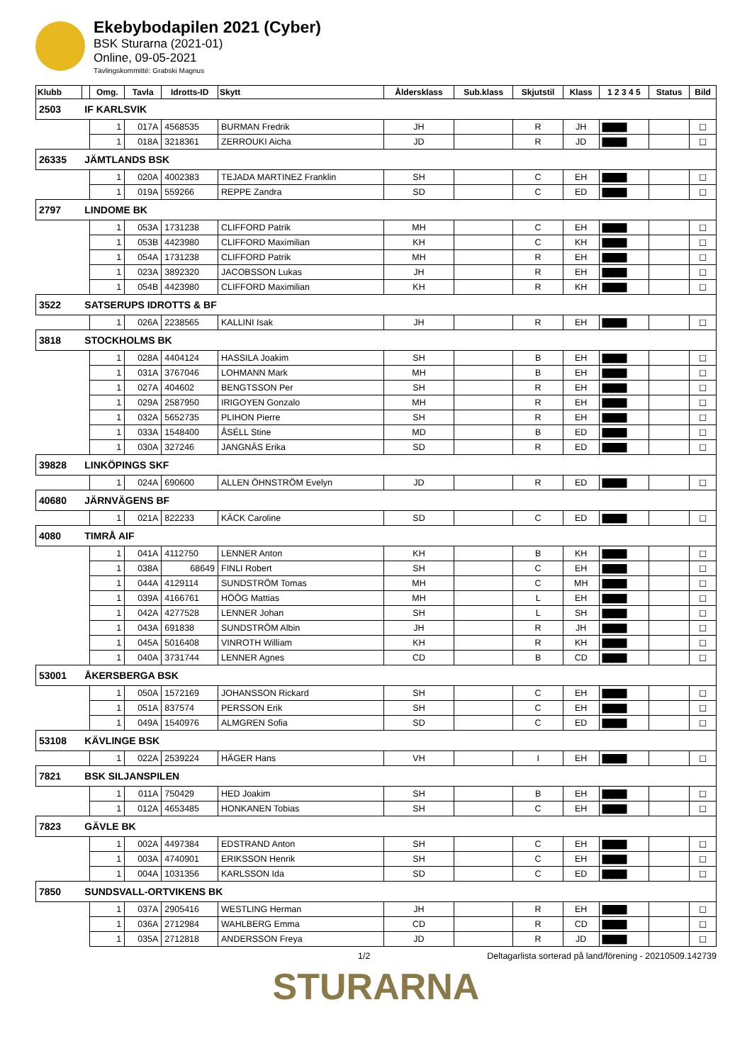Ekebybodapilen 2021 (Cyber)
BSK Sturarna (2021-01)
Online, 09-05-2021
Tävlingskommitté: Grabski Magnus
| Klubb | | Omg. | Tavla | Idrotts-ID | Skytt | Åldersklass | Sub.klass | Skjutstil | Klass | 1 2 3 4 5 | Status | Bild |
| --- | --- | --- | --- | --- | --- | --- | --- | --- | --- | --- | --- | --- |
| 2503 | IF KARLSVIK | | | | | | | | | | | |
| | | 1 | 017A | 4568535 | BURMAN Fredrik | JH | | R | JH | █████ | | ☐ |
| | | 1 | 018A | 3218361 | ZERROUKI Aicha | JD | | R | JD | █████ | | ☐ |
| 26335 | JÄMTLANDS BSK | | | | | | | | | | | |
| | | 1 | 020A | 4002383 | TEJADA MARTINEZ Franklin | SH | | C | EH | █████ | | ☐ |
| | | 1 | 019A | 559266 | REPPE Zandra | SD | | C | ED | █████ | | ☐ |
| 2797 | LINDOME BK | | | | | | | | | | | |
| | | 1 | 053A | 1731238 | CLIFFORD Patrik | MH | | C | EH | █████ | | ☐ |
| | | 1 | 053B | 4423980 | CLIFFORD Maximilian | KH | | C | KH | █████ | | ☐ |
| | | 1 | 054A | 1731238 | CLIFFORD Patrik | MH | | R | EH | █████ | | ☐ |
| | | 1 | 023A | 3892320 | JACOBSSON Lukas | JH | | R | EH | █████ | | ☐ |
| | | 1 | 054B | 4423980 | CLIFFORD Maximilian | KH | | R | KH | █████ | | ☐ |
| 3522 | SATSERUPS IDROTTS & BF | | | | | | | | | | | |
| | | 1 | 026A | 2238565 | KALLINI Isak | JH | | R | EH | █████ | | ☐ |
| 3818 | STOCKHOLMS BK | | | | | | | | | | | |
| | | 1 | 028A | 4404124 | HASSILA Joakim | SH | | B | EH | █████ | | ☐ |
| | | 1 | 031A | 3767046 | LOHMANN Mark | MH | | B | EH | █████ | | ☐ |
| | | 1 | 027A | 404602 | BENGTSSON Per | SH | | R | EH | █████ | | ☐ |
| | | 1 | 029A | 2587950 | IRIGOYEN Gonzalo | MH | | R | EH | █████ | | ☐ |
| | | 1 | 032A | 5652735 | PLIHON Pierre | SH | | R | EH | █████ | | ☐ |
| | | 1 | 033A | 1548400 | ÅSÉLL Stine | MD | | B | ED | █████ | | ☐ |
| | | 1 | 030A | 327246 | JANGNÄS Erika | SD | | R | ED | █████ | | ☐ |
| 39828 | LINKÖPINGS SKF | | | | | | | | | | | |
| | | 1 | 024A | 690600 | ALLEN ÖHNSTRÖM Evelyn | JD | | R | ED | █████ | | ☐ |
| 40680 | JÄRNVÄGENS BF | | | | | | | | | | | |
| | | 1 | 021A | 822233 | KÄCK Caroline | SD | | C | ED | █████ | | ☐ |
| 4080 | TIMRÅ AIF | | | | | | | | | | | |
| | | 1 | 041A | 4112750 | LENNER Anton | KH | | B | KH | █████ | | ☐ |
| | | 1 | 038A | 68649 | FINLI Robert | SH | | C | EH | █████ | | ☐ |
| | | 1 | 044A | 4129114 | SUNDSTRÖM Tomas | MH | | C | MH | █████ | | ☐ |
| | | 1 | 039A | 4166761 | HÖÖG Mattias | MH | | L | EH | █████ | | ☐ |
| | | 1 | 042A | 4277528 | LENNER Johan | SH | | L | SH | █████ | | ☐ |
| | | 1 | 043A | 691838 | SUNDSTRÖM Albin | JH | | R | JH | █████ | | ☐ |
| | | 1 | 045A | 5016408 | VINROTH William | KH | | R | KH | █████ | | ☐ |
| | | 1 | 040A | 3731744 | LENNER Agnes | CD | | B | CD | █████ | | ☐ |
| 53001 | ÅKERSBERGA BSK | | | | | | | | | | | |
| | | 1 | 050A | 1572169 | JOHANSSON Rickard | SH | | C | EH | █████ | | ☐ |
| | | 1 | 051A | 837574 | PERSSON Erik | SH | | C | EH | █████ | | ☐ |
| | | 1 | 049A | 1540976 | ALMGREN Sofia | SD | | C | ED | █████ | | ☐ |
| 53108 | KÄVLINGE BSK | | | | | | | | | | | |
| | | 1 | 022A | 2539224 | HÄGER Hans | VH | | I | EH | █████ | | ☐ |
| 7821 | BSK SILJANSPILEN | | | | | | | | | | | |
| | | 1 | 011A | 750429 | HED Joakim | SH | | B | EH | █████ | | ☐ |
| | | 1 | 012A | 4653485 | HONKANEN Tobias | SH | | C | EH | █████ | | ☐ |
| 7823 | GÄVLE BK | | | | | | | | | | | |
| | | 1 | 002A | 4497384 | EDSTRAND Anton | SH | | C | EH | █████ | | ☐ |
| | | 1 | 003A | 4740901 | ERIKSSON Henrik | SH | | C | EH | █████ | | ☐ |
| | | 1 | 004A | 1031356 | KARLSSON Ida | SD | | C | ED | █████ | | ☐ |
| 7850 | SUNDSVALL-ORTVIKENS BK | | | | | | | | | | | |
| | | 1 | 037A | 2905416 | WESTLING Herman | JH | | R | EH | █████ | | ☐ |
| | | 1 | 036A | 2712984 | WAHLBERG Emma | CD | | R | CD | █████ | | ☐ |
| | | 1 | 035A | 2712818 | ANDERSSON Freya | JD | | R | JD | █████ | | ☐ |
1/2 Deltagarlista sorterad på land/förening - 20210509.142739
STURARNA